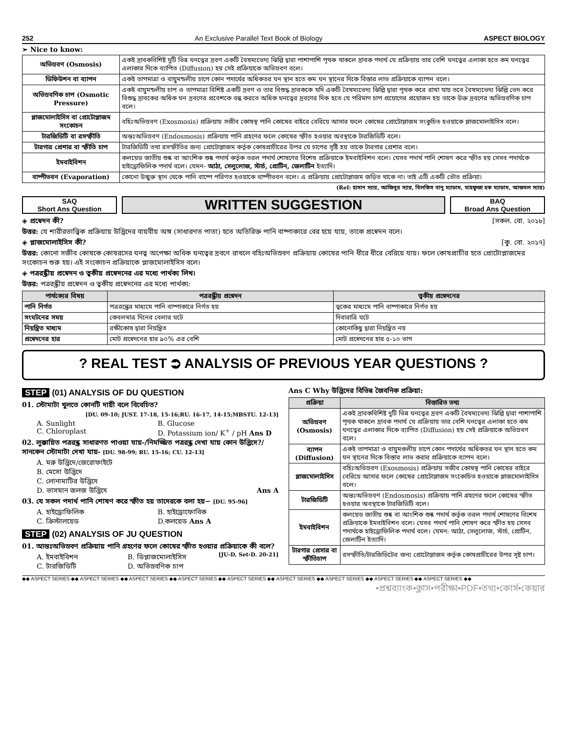252 An Exclusive Parallel Text Book of Biology ASPECT BIOLOGY
➢ Nice to know:
| অভিস্রবণ (Osmosis) | একই দ্রাবকবিশিষ্ট দুটি ভিন্ন ঘনত্বের দ্রবণ একটি বৈষম্যভেদ্য ঝিল্লি দ্বারা পাশাপাশি পৃথক থাকলে দ্রাবক পদার্থ যে প্রক্রিয়ায় তার বেশি ঘনত্বের এলাকা হতে কম ঘনত্বের এলাকার দিকে ব্যাপিত (Diffusion) হয় সেই প্রক্রিয়াকে অভিস্রবণ বলে। |
| ডিফিউশন বা ব্যাপন | একই তাপমাত্রা ও বায়ুমন্ডলীয় চাপে কোন পদার্থের অধিকতর ঘন স্থান হতে কম ঘন স্থানের দিকে বিস্তার লাভ প্রক্রিয়াকে ব্যাপন বলে। |
| অভিস্রবণিক চাপ (Osmotic Pressure) | একই বায়ুমন্ডলীয় চাপ ও তাপমাত্রা বিশিষ্ট একটি দ্রবণ ও তার বিশুদ্ধ দ্রাবককে যদি একটি বৈষম্যভেদ্য ঝিল্লি দ্বারা পৃথক করে রাখা যায় তবে বৈষম্যভেদ্য ঝিল্লি ভেদ করে বিশুদ্ধ দ্রাবকের অধিক ঘন দ্রবণের প্রবেশকে বন্ধ করতে অধিক ঘনত্বের দ্রবণের দিক হতে যে পরিমাণ চাপ প্রয়োগের প্রয়োজন হয় তাকে উক্ত দ্রবণের অভিস্রবণিক চাপ বলে। |
| প্লাজমোলাইসিস বা প্রোটোপ্লাজম সংকোচন | বহিঃঅভিস্রবণ (Exosmosis) প্রক্রিয়ায় সজীব কোষস্থ পানি কোষের বাইরে বেরিয়ে আসার ফলে কোষের প্রোটোপ্লাজম সংকুচিত হওয়াকে প্লাজমোলাইসিস বলে। |
| টারজিডিটি বা রসস্ফীতি | অন্তঃঅভিস্রবণ (Endosmosis) প্রক্রিয়ায় পানি গ্রহণের ফলে কোষের স্ফীত হওয়ার অবস্থাকে টারজিডিটি বলে। |
| টারগার প্রেশার বা স্ফীতি চাপ | টারজিডিটি তথা রসস্ফীতির জন্য প্রোটোপ্লাজম কর্তৃক কোষপ্রাচীরের উপর যে চাপের সৃষ্টি হয় তাকে টারগার প্রেশার বলে। |
| ইমবাইবিশন | কলয়েড জাতীয় শুষ্ক বা আংশিক শুষ্ক পদার্থ কর্তৃক তরল পদার্থ শোষণের বিশেষ প্রক্রিয়াকে ইমবাইবিশন বলে। যেসব পদার্থ পানি শোষণ করে স্ফীত হয় সেসব পদার্থকে হাইড্রোফিলিক পদার্থ বলে। যেমন- আঠা, সেলুলোজ, স্টার্চ, প্রোটিন, জেলাটিন ইত্যাদি। |
| বাষ্পীভবন (Evaporation) | কোনো উন্মুক্ত স্থান থেকে পানি বাষ্পে পরিণত হওয়াকে বাষ্পীভবন বলে। এ প্রক্রিয়ায় প্রোটোপ্লাজম জড়িত থাকে না। তাই এটি একটি ভৌত প্রক্রিয়া। |
(Ref: হাসান স্যার, আজিবুর স্যার, বিলকিস বানু ম্যাডাম, মাহফুজা হক ম্যাডাম, আজমল স্যার)
SAQ
Short Ans Question
WRITTEN SUGGESTION
BAQ
Broad Ans Question
◈ প্রস্বেদন কী? [সকল. বো. ২০১৮]
উত্তর: যে শারীরতাত্ত্বিক প্রক্রিয়ায় উদ্ভিদের বায়বীয় অঙ্গ (সাধারণত পাতা) হতে অতিরিক্ত পানি বাষ্পাকারে বের হয়ে যায়, তাকে প্রস্বেদন বলে।
◈ প্লাজমোলাইসিস কী? [কু. বো. ২০১৭]
উত্তর: কোনো সজীব কোষকে কোষরসের ঘনত্ব অপেক্ষা অধিক ঘনত্বের দ্রবণে রাখলে বহিঃঅভিস্রবণ প্রক্রিয়ায় কোষের পানি ধীরে ধীরে বেরিয়ে যায়। ফলে কোষপ্রাচীর হতে প্রোটোপ্লাজমের সংকোচন শুরু হয়। এই সংকোচন প্রক্রিয়াকে প্লাজমোলাইসিস বলে।
◈ পত্ররন্ধ্রীয় প্রস্বেদন ও ত্বকীয় প্রস্বেদনের এর মধ্যে পার্থক্য লিখ।
উত্তর: পত্ররন্ধ্রীয় প্রস্বেদন ও ত্বকীয় প্রস্বেদনের এর মধ্যে পার্থক্য:
| পার্থক্যের বিষয় | পত্ররন্ধ্রীয় প্রস্বেদন | ত্বকীয় প্রস্বেদনের |
| --- | --- | --- |
| পানি নির্গত | পত্ররন্ধ্রের মাধ্যমে পানি বাষ্পাকারে নির্গত হয় | ত্বকের মাধ্যমে পানি বাষ্পাকারে নির্গত হয় |
| সংঘটনের সময় | কেবলমাত্র দিনের বেলার ঘটে | দিবারাত্রি ঘটে |
| নিয়ন্ত্রিত মাধ্যম | রক্ষীকোষ দ্বারা নিয়ন্ত্রিত | কোনোকিছু দ্বারা নিয়ন্ত্রিত নয় |
| প্রস্বেদনের হার | মোট প্রস্বেদনের হার ৯০% এর বেশি | মোট প্রস্বেদনের হার ৫-১০ ভাগ |
? REAL TEST ⮊ ANALYSIS OF PREVIOUS YEAR QUESTIONS ?
STEP (01) ANALYSIS OF DU QUESTION
01. স্টোমাটা খুলতে কোনটি দায়ী বলে বিবেচিত?
[DU. 09-10; JUST. 17-18, 15-16;RU. 16-17, 14-15;MBSTU. 12-13]
A. Sunlight B. Glucose C. Chloroplast D. Potassium ion/ K<sup>+</sup> / pH Ans D
02. লুক্কায়িত পত্ররন্ধ্র সাধারণত পাওয়া যায়-/নিমজ্জিত পত্ররন্ধ্র দেখা যায় কোন উদ্ভিদে?/ সানকেন স্টোমাটা দেখা যায়- [DU. 98-99; RU. 15-16; CU. 12-13]
A. মরু উদ্ভিদে/জেরোফাইটে B. মেসো উদ্ভিদে C. লোনামাটির উদ্ভিদে D. ভাসমান জলজ উদ্ভিদে Ans A
03. যে সকল পদার্থ পানি শোষণ করে স্ফীত হয় তাদেরকে বলা হয়− [DU. 95-96]
A. হাইড্রোফিলিক B. হাইড্রোফোবিক C. ক্রিস্টালয়েড D.কলয়েড Ans A
STEP (02) ANALYSIS OF JU QUESTION
01. আন্তঃঅভিস্রবণ প্রক্রিয়ায় পানি গ্রহণের ফলে কোষের স্ফীত হওয়ার প্রক্রিয়াকে কী বলে? [JU-D, Set-D. 20-21]
A. ইমবাইবিশন B. ডিপ্লাজমোলাইসিস C. টারজিডিটি D. অভিস্রবণিক চাপ
Ans C Why উদ্ভিদের বিভিন্ন জৈবনিক প্রক্রিয়া:
| প্রক্রিয়া | বিস্তারিত তথ্য |
| --- | --- |
| অভিস্রবণ (Osmosis) | একই দ্রাবকবিশিষ্ট দুটি ভিন্ন ঘনত্বের দ্রবণ একটি বৈষম্যভেদ্য ঝিল্লি দ্বারা পাশাপাশি পৃথক থাকলে দ্রাবক পদার্থ যে প্রক্রিয়ায় তার বেশি ঘনত্বের এলাকা হতে কম ঘনত্বের এলাকার দিকে ব্যাপিত (Diffusion) হয় সেই প্রক্রিয়াকে অভিস্রবণ বলে। |
| ব্যাপন (Diffusion) | একই তাপমাত্রা ও বায়ুমণ্ডলীয় চাপে কোন পদার্থের অধিকতর ঘন স্থান হতে কম ঘন স্থানের দিকে বিস্তার লাভ করার প্রক্রিয়াকে ব্যাপন বলে। |
| প্লাজমোলাইসিস | বহিঃঅভিস্রবণ (Exosmosis) প্রক্রিয়ায় সজীব কোষস্থ পানি কোষের বাইরে বেরিয়ে আসার ফলে কোষের প্রোটোপ্লাজম সংকোচিত হওয়াকে প্লাজমোলাইসিস বলে। |
| টারজিডিটি | অন্তঃঅভিস্রবণ (Endosmosis) প্রক্রিয়ায় পানি গ্রহণের ফলে কোষের স্ফীত হওয়ার অবস্থাকে টারজিডিটি বলে। |
| ইমবাইবিশন | কলয়েড জাতীয় শুষ্ক বা আংশিক শুষ্ক পদার্থ কর্তৃক তরল পদার্থ শোষণের বিশেষ প্রক্রিয়াকে ইমবাইবিশন বলে। যেসব পদার্থ পানি শোষণ করে স্ফীত হয় সেসব পদার্থকে হাইড্রোফিলিক পদার্থ বলে। যেমন: আঠা, সেলুলোজ, স্টার্চ, প্রোটিন, জেলাটিন ইত্যাদি। |
| টারগার প্রেসার বা স্ফীতিচাপ | রসস্ফীতি/টারজিডিটের জন্য প্রোটোপ্লাজম কর্তৃক কোষপ্রাচীরের উপর সৃষ্ট চাপ। |
◆◆ ASPECT SERIES ◆◆ ASPECT SERIES ◆◆ ASPECT SERIES ◆◆ ASPECT SERIES ◆◆ ASPECT SERIES ◆◆ ASPECT SERIES ◆◆ ASPECT SERIES ◆◆ ASPECT SERIES ◆◆ ASPECT SERIES ◆◆
•প্রশ্নব্যাংক•ক্লাস•পরীক্ষা•PDF•তথ্য•কোর্স•কেয়ার